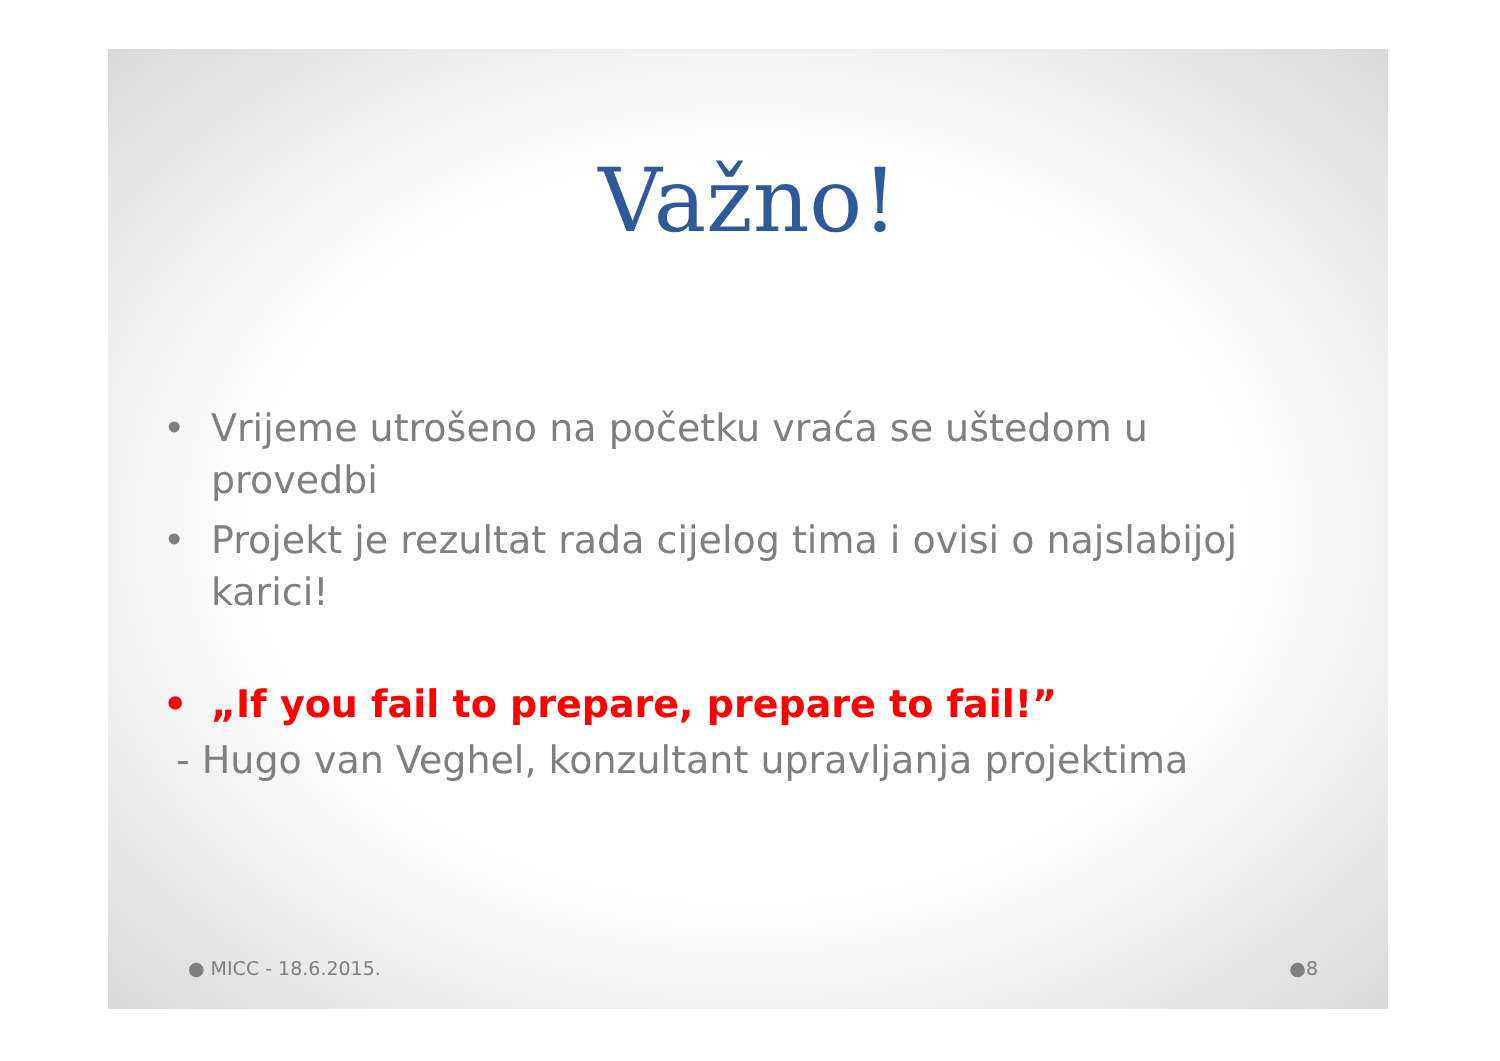Važno!
• Vrijeme utrošeno na početku vraća se uštedom u provedbi
• Projekt je rezultat rada cijelog tima i ovisi o najslabijoj karici!
• „If you fail to prepare, prepare to fail!”
- Hugo van Veghel, konzultant upravljanja projektima
● MICC - 18.6.2015. ●8